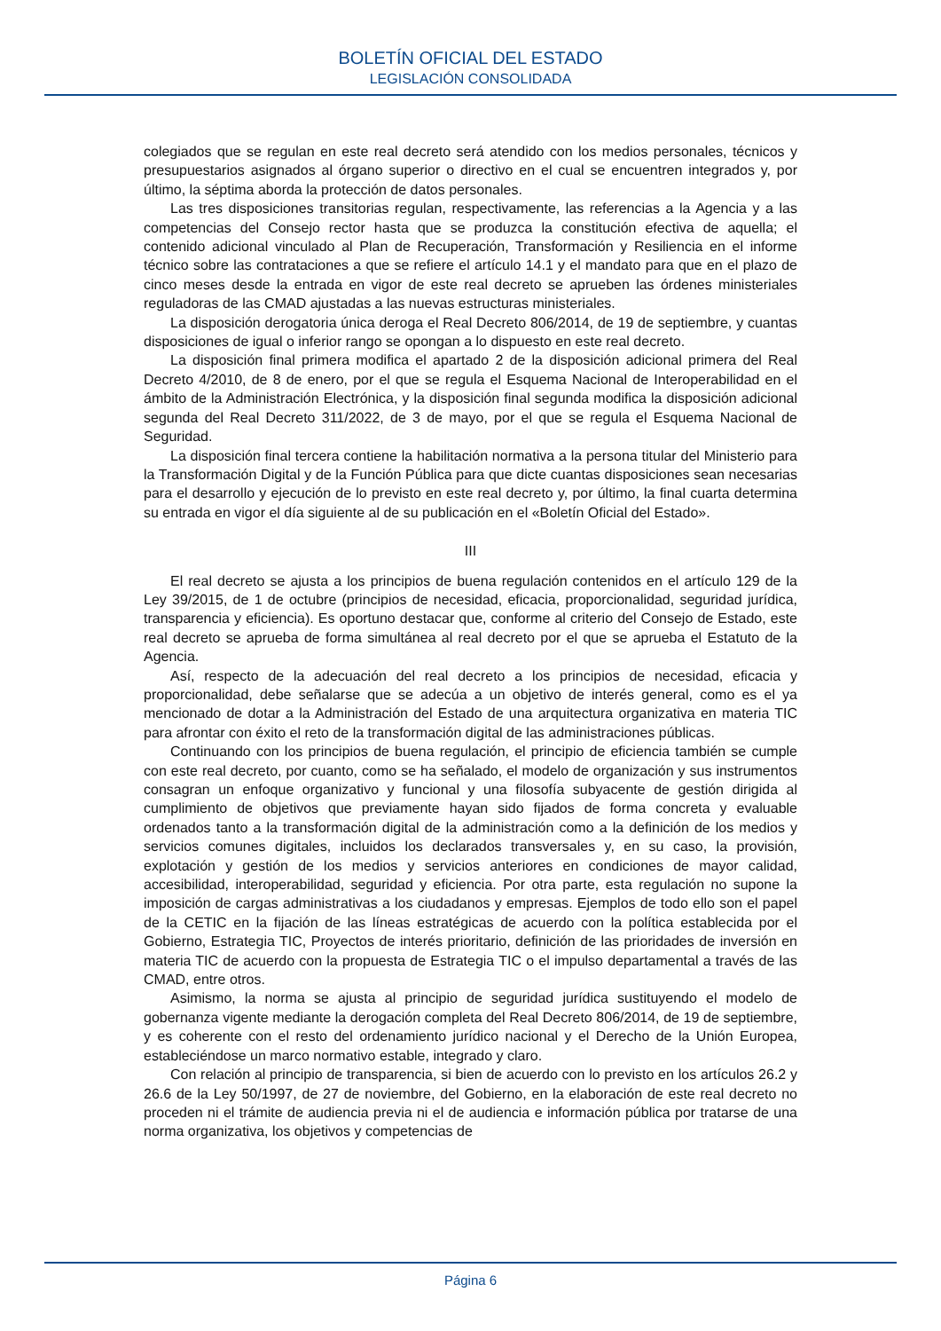BOLETÍN OFICIAL DEL ESTADO
LEGISLACIÓN CONSOLIDADA
colegiados que se regulan en este real decreto será atendido con los medios personales, técnicos y presupuestarios asignados al órgano superior o directivo en el cual se encuentren integrados y, por último, la séptima aborda la protección de datos personales.
Las tres disposiciones transitorias regulan, respectivamente, las referencias a la Agencia y a las competencias del Consejo rector hasta que se produzca la constitución efectiva de aquella; el contenido adicional vinculado al Plan de Recuperación, Transformación y Resiliencia en el informe técnico sobre las contrataciones a que se refiere el artículo 14.1 y el mandato para que en el plazo de cinco meses desde la entrada en vigor de este real decreto se aprueben las órdenes ministeriales reguladoras de las CMAD ajustadas a las nuevas estructuras ministeriales.
La disposición derogatoria única deroga el Real Decreto 806/2014, de 19 de septiembre, y cuantas disposiciones de igual o inferior rango se opongan a lo dispuesto en este real decreto.
La disposición final primera modifica el apartado 2 de la disposición adicional primera del Real Decreto 4/2010, de 8 de enero, por el que se regula el Esquema Nacional de Interoperabilidad en el ámbito de la Administración Electrónica, y la disposición final segunda modifica la disposición adicional segunda del Real Decreto 311/2022, de 3 de mayo, por el que se regula el Esquema Nacional de Seguridad.
La disposición final tercera contiene la habilitación normativa a la persona titular del Ministerio para la Transformación Digital y de la Función Pública para que dicte cuantas disposiciones sean necesarias para el desarrollo y ejecución de lo previsto en este real decreto y, por último, la final cuarta determina su entrada en vigor el día siguiente al de su publicación en el «Boletín Oficial del Estado».
III
El real decreto se ajusta a los principios de buena regulación contenidos en el artículo 129 de la Ley 39/2015, de 1 de octubre (principios de necesidad, eficacia, proporcionalidad, seguridad jurídica, transparencia y eficiencia). Es oportuno destacar que, conforme al criterio del Consejo de Estado, este real decreto se aprueba de forma simultánea al real decreto por el que se aprueba el Estatuto de la Agencia.
Así, respecto de la adecuación del real decreto a los principios de necesidad, eficacia y proporcionalidad, debe señalarse que se adecúa a un objetivo de interés general, como es el ya mencionado de dotar a la Administración del Estado de una arquitectura organizativa en materia TIC para afrontar con éxito el reto de la transformación digital de las administraciones públicas.
Continuando con los principios de buena regulación, el principio de eficiencia también se cumple con este real decreto, por cuanto, como se ha señalado, el modelo de organización y sus instrumentos consagran un enfoque organizativo y funcional y una filosofía subyacente de gestión dirigida al cumplimiento de objetivos que previamente hayan sido fijados de forma concreta y evaluable ordenados tanto a la transformación digital de la administración como a la definición de los medios y servicios comunes digitales, incluidos los declarados transversales y, en su caso, la provisión, explotación y gestión de los medios y servicios anteriores en condiciones de mayor calidad, accesibilidad, interoperabilidad, seguridad y eficiencia. Por otra parte, esta regulación no supone la imposición de cargas administrativas a los ciudadanos y empresas. Ejemplos de todo ello son el papel de la CETIC en la fijación de las líneas estratégicas de acuerdo con la política establecida por el Gobierno, Estrategia TIC, Proyectos de interés prioritario, definición de las prioridades de inversión en materia TIC de acuerdo con la propuesta de Estrategia TIC o el impulso departamental a través de las CMAD, entre otros.
Asimismo, la norma se ajusta al principio de seguridad jurídica sustituyendo el modelo de gobernanza vigente mediante la derogación completa del Real Decreto 806/2014, de 19 de septiembre, y es coherente con el resto del ordenamiento jurídico nacional y el Derecho de la Unión Europea, estableciéndose un marco normativo estable, integrado y claro.
Con relación al principio de transparencia, si bien de acuerdo con lo previsto en los artículos 26.2 y 26.6 de la Ley 50/1997, de 27 de noviembre, del Gobierno, en la elaboración de este real decreto no proceden ni el trámite de audiencia previa ni el de audiencia e información pública por tratarse de una norma organizativa, los objetivos y competencias de
Página 6